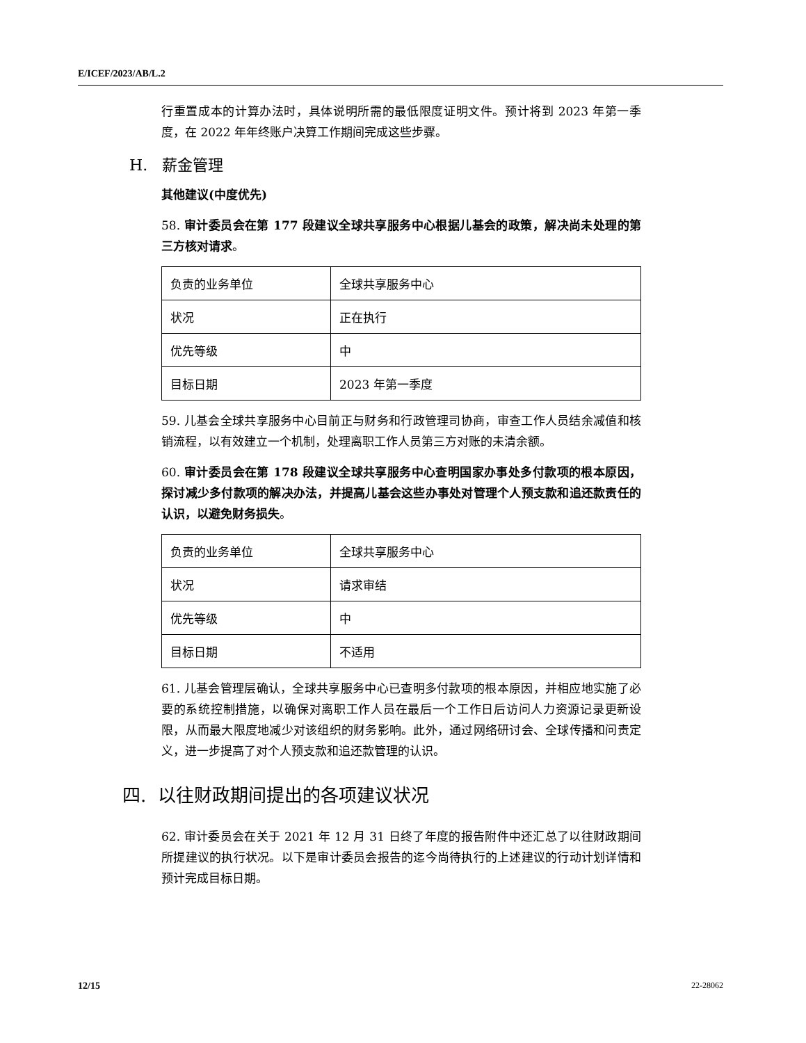E/ICEF/2023/AB/L.2
行重置成本的计算办法时，具体说明所需的最低限度证明文件。预计将到 2023 年第一季度，在 2022 年年终账户决算工作期间完成这些步骤。
H. 薪金管理
其他建议(中度优先)
58. 审计委员会在第 177 段建议全球共享服务中心根据儿基会的政策，解决尚未处理的第三方核对请求。
| 负责的业务单位 | 全球共享服务中心 |
| 状况 | 正在执行 |
| 优先等级 | 中 |
| 目标日期 | 2023 年第一季度 |
59. 儿基会全球共享服务中心目前正与财务和行政管理司协商，审查工作人员结余减值和核销流程，以有效建立一个机制，处理离职工作人员第三方对账的未清余额。
60. 审计委员会在第 178 段建议全球共享服务中心查明国家办事处多付款项的根本原因，探讨减少多付款项的解决办法，并提高儿基会这些办事处对管理个人预支款和追还款责任的认识，以避免财务损失。
| 负责的业务单位 | 全球共享服务中心 |
| 状况 | 请求审结 |
| 优先等级 | 中 |
| 目标日期 | 不适用 |
61. 儿基会管理层确认，全球共享服务中心已查明多付款项的根本原因，并相应地实施了必要的系统控制措施，以确保对离职工作人员在最后一个工作日后访问人力资源记录更新设限，从而最大限度地减少对该组织的财务影响。此外，通过网络研讨会、全球传播和问责定义，进一步提高了对个人预支款和追还款管理的认识。
四. 以往财政期间提出的各项建议状况
62. 审计委员会在关于 2021 年 12 月 31 日终了年度的报告附件中还汇总了以往财政期间所提建议的执行状况。以下是审计委员会报告的迄今尚待执行的上述建议的行动计划详情和预计完成目标日期。
12/15 22-28062